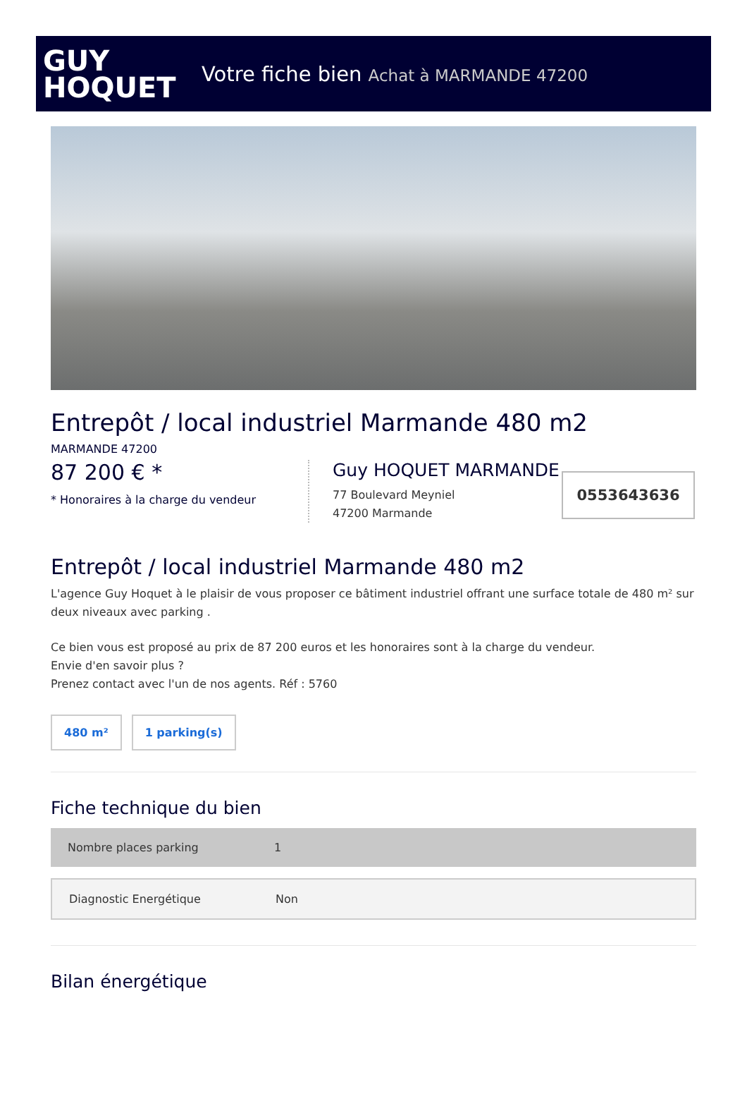GUY
HOQUET
Votre fiche bien Achat à MARMANDE 47200
Entrepôt / local industriel Marmande 480 m2
MARMANDE 47200
87 200 € *
* Honoraires à la charge du vendeur
Guy HOQUET MARMANDE
77 Boulevard Meyniel
47200 Marmande
0553643636
Entrepôt / local industriel Marmande 480 m2
L'agence Guy Hoquet à le plaisir de vous proposer ce bâtiment industriel offrant une surface totale de 480 m² sur deux niveaux avec parking .
Ce bien vous est proposé au prix de 87 200 euros et les honoraires sont à la charge du vendeur.
Envie d'en savoir plus ?
Prenez contact avec l'un de nos agents. Réf : 5760
480 m² 1 parking(s)
Fiche technique du bien
| Nombre places parking | 1 |
| Diagnostic Energétique | Non |
Bilan énergétique